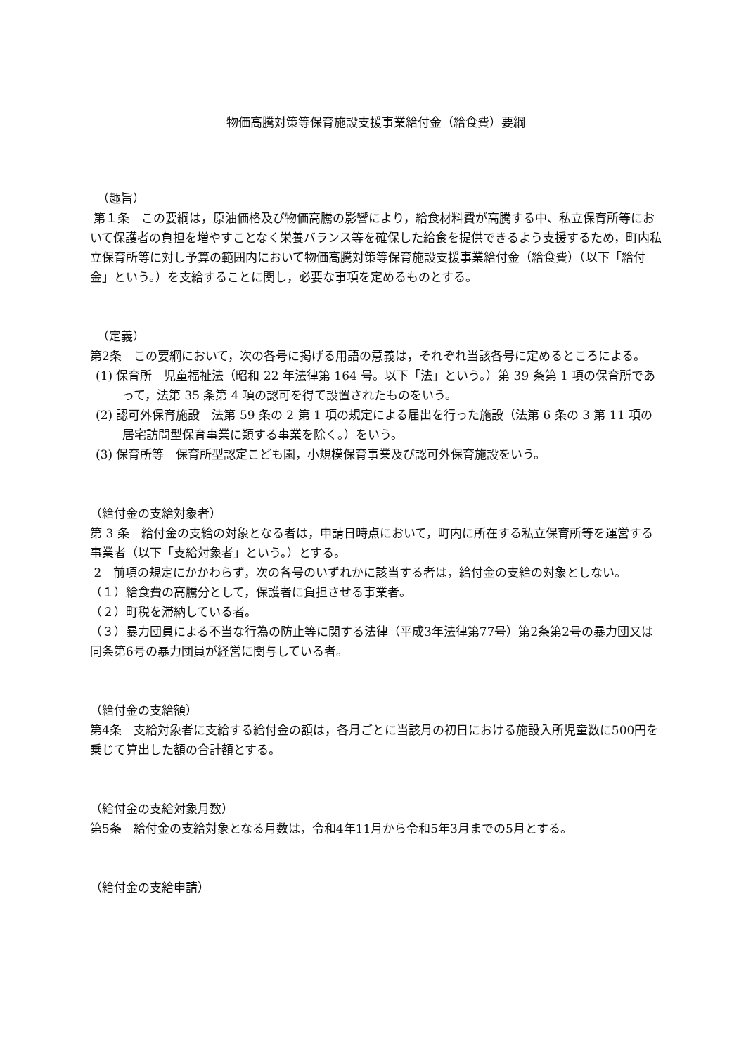物価高騰対策等保育施設支援事業給付金（給食費）要綱
（趣旨）
第１条　この要綱は，原油価格及び物価高騰の影響により，給食材料費が高騰する中、私立保育所等において保護者の負担を増やすことなく栄養バランス等を確保した給食を提供できるよう支援するため，町内私立保育所等に対し予算の範囲内において物価高騰対策等保育施設支援事業給付金（給食費）（以下「給付金」という。）を支給することに関し，必要な事項を定めるものとする。
（定義）
第2条　この要綱において，次の各号に掲げる用語の意義は，それぞれ当該各号に定めるところによる。
(1) 保育所　児童福祉法（昭和 22 年法律第 164 号。以下「法」という。）第 39 条第 1 項の保育所であって，法第 35 条第 4 項の認可を得て設置されたものをいう。
(2) 認可外保育施設　法第 59 条の 2 第 1 項の規定による届出を行った施設（法第 6 条の 3 第 11 項の居宅訪問型保育事業に類する事業を除く。）をいう。
(3) 保育所等　保育所型認定こども園，小規模保育事業及び認可外保育施設をいう。
（給付金の支給対象者）
第 3 条　給付金の支給の対象となる者は，申請日時点において，町内に所在する私立保育所等を運営する事業者（以下「支給対象者」という。）とする。
2　前項の規定にかかわらず，次の各号のいずれかに該当する者は，給付金の支給の対象としない。
（１）給食費の高騰分として，保護者に負担させる事業者。
（２）町税を滞納している者。
（３）暴力団員による不当な行為の防止等に関する法律（平成3年法律第77号）第2条第2号の暴力団又は同条第6号の暴力団員が経営に関与している者。
（給付金の支給額）
第4条　支給対象者に支給する給付金の額は，各月ごとに当該月の初日における施設入所児童数に500円を乗じて算出した額の合計額とする。
（給付金の支給対象月数）
第5条　給付金の支給対象となる月数は，令和4年11月から令和5年3月までの5月とする。
（給付金の支給申請）